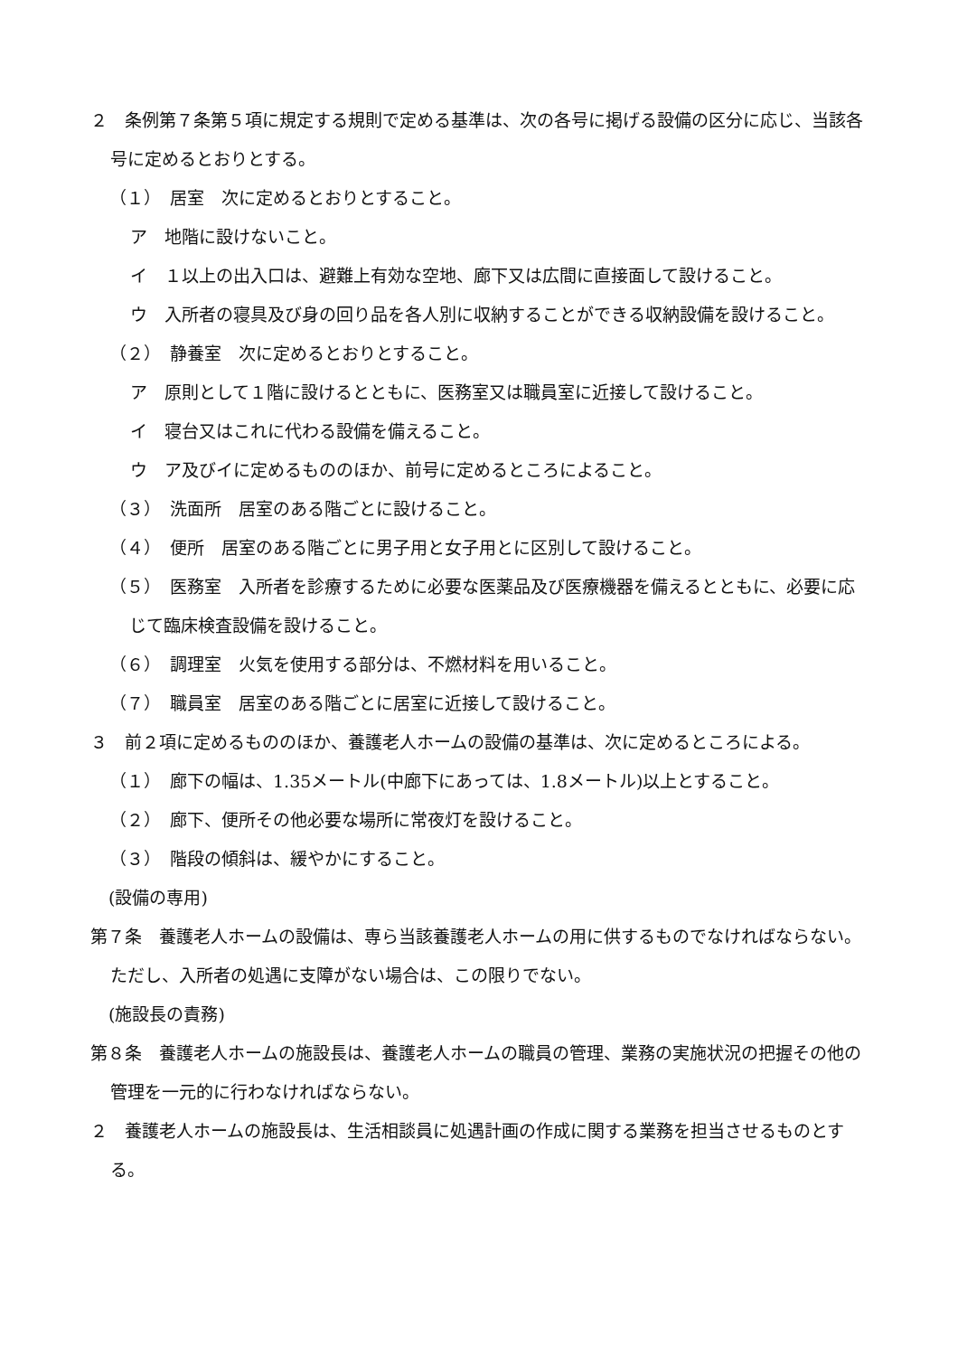２　条例第７条第５項に規定する規則で定める基準は、次の各号に掲げる設備の区分に応じ、当該各号に定めるとおりとする。
（１）　居室　次に定めるとおりとすること。
ア　地階に設けないこと。
イ　１以上の出入口は、避難上有効な空地、廊下又は広間に直接面して設けること。
ウ　入所者の寝具及び身の回り品を各人別に収納することができる収納設備を設けること。
（２）　静養室　次に定めるとおりとすること。
ア　原則として１階に設けるとともに、医務室又は職員室に近接して設けること。
イ　寝台又はこれに代わる設備を備えること。
ウ　ア及びイに定めるもののほか、前号に定めるところによること。
（３）　洗面所　居室のある階ごとに設けること。
（４）　便所　居室のある階ごとに男子用と女子用とに区別して設けること。
（５）　医務室　入所者を診療するために必要な医薬品及び医療機器を備えるとともに、必要に応じて臨床検査設備を設けること。
（６）　調理室　火気を使用する部分は、不燃材料を用いること。
（７）　職員室　居室のある階ごとに居室に近接して設けること。
３　前２項に定めるもののほか、養護老人ホームの設備の基準は、次に定めるところによる。
（１）　廊下の幅は、1.35メートル(中廊下にあっては、1.8メートル)以上とすること。
（２）　廊下、便所その他必要な場所に常夜灯を設けること。
（３）　階段の傾斜は、緩やかにすること。
(設備の専用)
第７条　養護老人ホームの設備は、専ら当該養護老人ホームの用に供するものでなければならない。ただし、入所者の処遇に支障がない場合は、この限りでない。
(施設長の責務)
第８条　養護老人ホームの施設長は、養護老人ホームの職員の管理、業務の実施状況の把握その他の管理を一元的に行わなければならない。
２　養護老人ホームの施設長は、生活相談員に処遇計画の作成に関する業務を担当させるものとする。